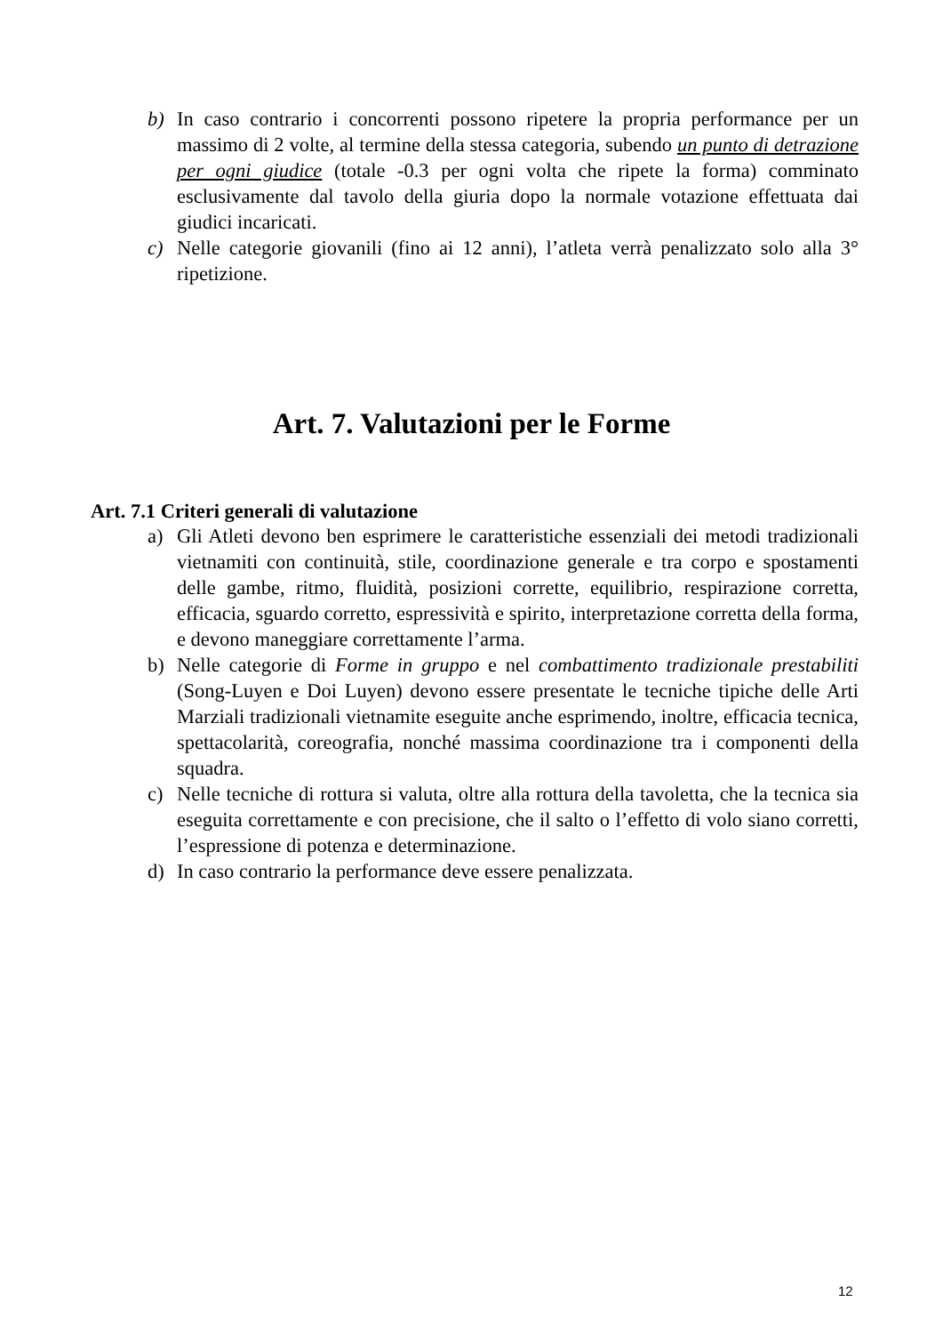b) In caso contrario i concorrenti possono ripetere la propria performance per un massimo di 2 volte, al termine della stessa categoria, subendo un punto di detrazione per ogni giudice (totale -0.3 per ogni volta che ripete la forma) comminato esclusivamente dal tavolo della giuria dopo la normale votazione effettuata dai giudici incaricati.
c) Nelle categorie giovanili (fino ai 12 anni), l’atleta verrà penalizzato solo alla 3° ripetizione.
Art. 7. Valutazioni per le Forme
Art. 7.1 Criteri generali di valutazione
a) Gli Atleti devono ben esprimere le caratteristiche essenziali dei metodi tradizionali vietnamiti con continuità, stile, coordinazione generale e tra corpo e spostamenti delle gambe, ritmo, fluidità, posizioni corrette, equilibrio, respirazione corretta, efficacia, sguardo corretto, espressività e spirito, interpretazione corretta della forma, e devono maneggiare correttamente l’arma.
b) Nelle categorie di Forme in gruppo e nel combattimento tradizionale prestabiliti (Song-Luyen e Doi Luyen) devono essere presentate le tecniche tipiche delle Arti Marziali tradizionali vietnamite eseguite anche esprimendo, inoltre, efficacia tecnica, spettacolarità, coreografia, nonché massima coordinazione tra i componenti della squadra.
c) Nelle tecniche di rottura si valuta, oltre alla rottura della tavoletta, che la tecnica sia eseguita correttamente e con precisione, che il salto o l’effetto di volo siano corretti, l’espressione di potenza e determinazione.
d) In caso contrario la performance deve essere penalizzata.
12